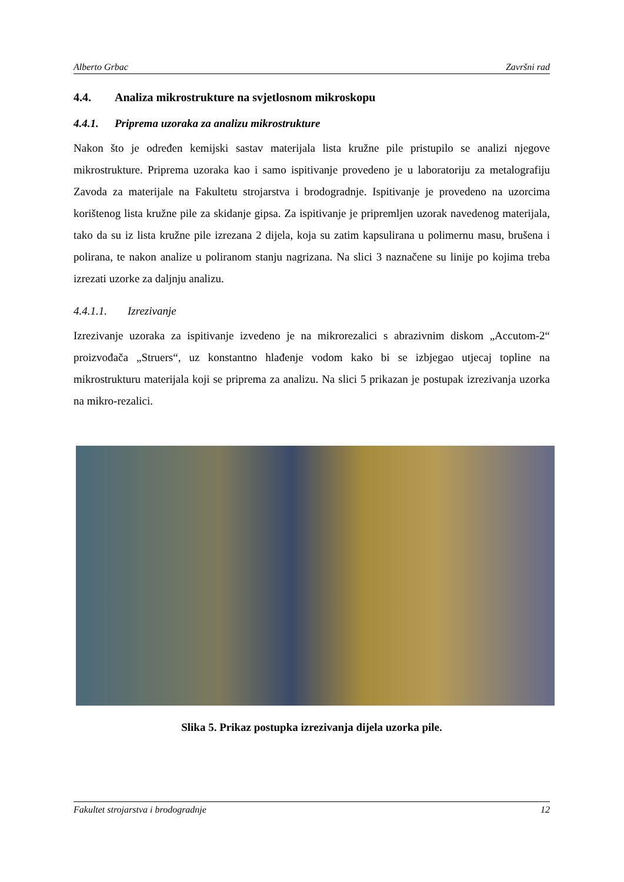Alberto Grbac Završni rad
4.4. Analiza mikrostrukture na svjetlosnom mikroskopu
4.4.1. Priprema uzoraka za analizu mikrostrukture
Nakon što je određen kemijski sastav materijala lista kružne pile pristupilo se analizi njegove mikrostrukture. Priprema uzoraka kao i samo ispitivanje provedeno je u laboratoriju za metalografiju Zavoda za materijale na Fakultetu strojarstva i brodogradnje. Ispitivanje je provedeno na uzorcima korištenog lista kružne pile za skidanje gipsa. Za ispitivanje je pripremljen uzorak navedenog materijala, tako da su iz lista kružne pile izrezana 2 dijela, koja su zatim kapsulirana u polimernu masu, brušena i polirana, te nakon analize u poliranom stanju nagrizana. Na slici 3 naznačene su linije po kojima treba izrezati uzorke za daljnju analizu.
4.4.1.1. Izrezivanje
Izrezivanje uzoraka za ispitivanje izvedeno je na mikrorezalici s abrazivnim diskom „Accutom-2“ proizvođača „Struers“, uz konstantno hlađenje vodom kako bi se izbjegao utjecaj topline na mikrostrukturu materijala koji se priprema za analizu. Na slici 5 prikazan je postupak izrezivanja uzorka na mikro-rezalici.
Slika 5. Prikaz postupka izrezivanja dijela uzorka pile.
Fakultet strojarstva i brodogradnje 12